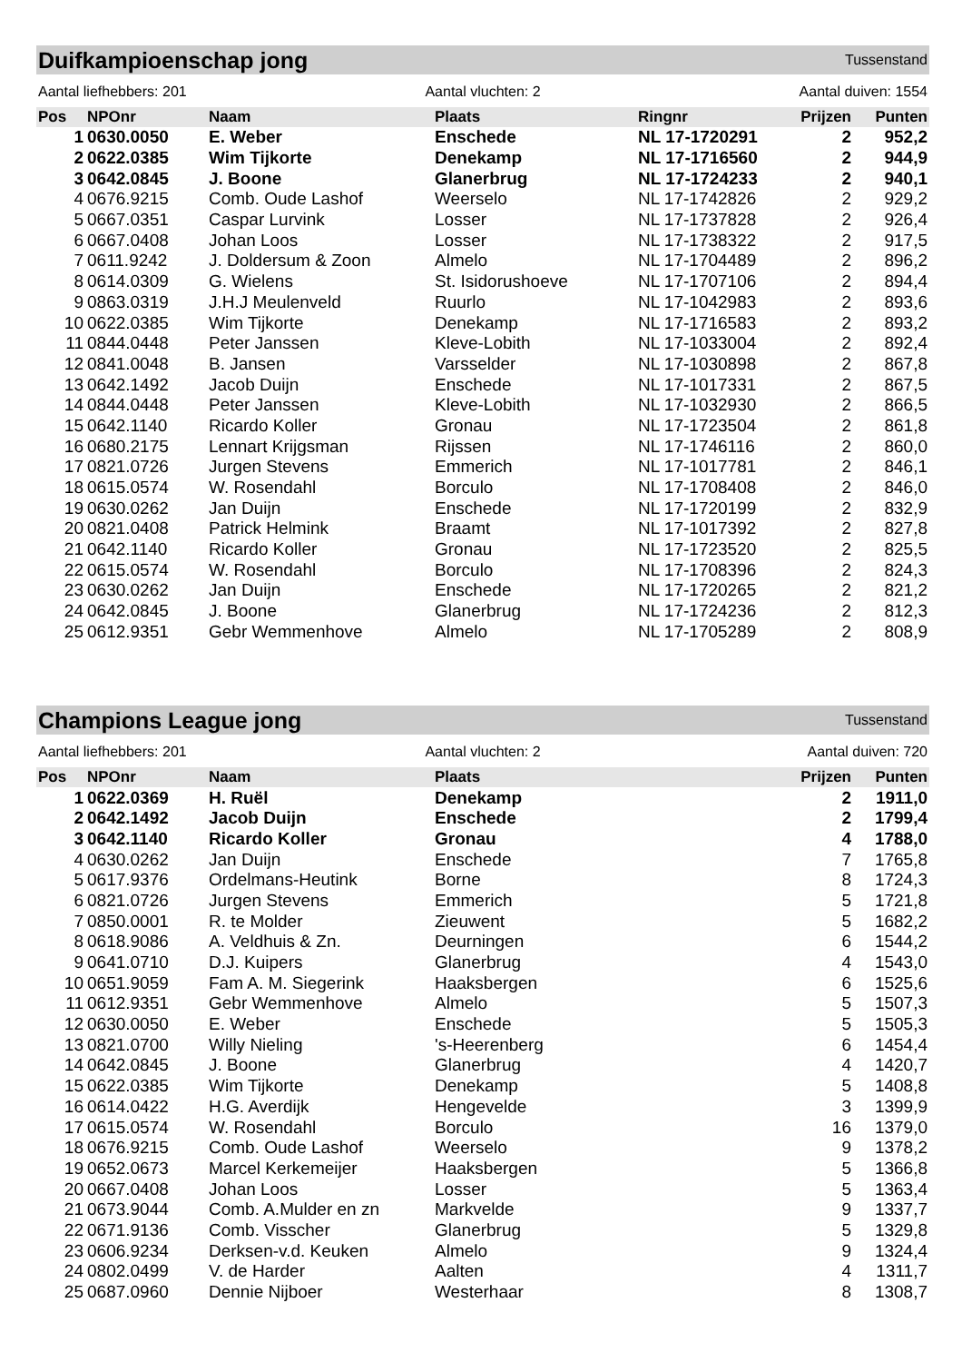Duifkampioenschap jong
Tussenstand
Aantal liefhebbers: 201 Aantal vluchten: 2 Aantal duiven: 1554
| Pos | NPOnr | Naam | Plaats | Ringnr | Prijzen | Punten |
| --- | --- | --- | --- | --- | --- | --- |
| 1 | 0630.0050 | E. Weber | Enschede | NL 17-1720291 | 2 | 952,2 |
| 2 | 0622.0385 | Wim Tijkorte | Denekamp | NL 17-1716560 | 2 | 944,9 |
| 3 | 0642.0845 | J. Boone | Glanerbrug | NL 17-1724233 | 2 | 940,1 |
| 4 | 0676.9215 | Comb. Oude Lashof | Weerselo | NL 17-1742826 | 2 | 929,2 |
| 5 | 0667.0351 | Caspar Lurvink | Losser | NL 17-1737828 | 2 | 926,4 |
| 6 | 0667.0408 | Johan Loos | Losser | NL 17-1738322 | 2 | 917,5 |
| 7 | 0611.9242 | J. Doldersum & Zoon | Almelo | NL 17-1704489 | 2 | 896,2 |
| 8 | 0614.0309 | G. Wielens | St. Isidorushoeve | NL 17-1707106 | 2 | 894,4 |
| 9 | 0863.0319 | J.H.J Meulenveld | Ruurlo | NL 17-1042983 | 2 | 893,6 |
| 10 | 0622.0385 | Wim Tijkorte | Denekamp | NL 17-1716583 | 2 | 893,2 |
| 11 | 0844.0448 | Peter Janssen | Kleve-Lobith | NL 17-1033004 | 2 | 892,4 |
| 12 | 0841.0048 | B. Jansen | Varsselder | NL 17-1030898 | 2 | 867,8 |
| 13 | 0642.1492 | Jacob Duijn | Enschede | NL 17-1017331 | 2 | 867,5 |
| 14 | 0844.0448 | Peter Janssen | Kleve-Lobith | NL 17-1032930 | 2 | 866,5 |
| 15 | 0642.1140 | Ricardo Koller | Gronau | NL 17-1723504 | 2 | 861,8 |
| 16 | 0680.2175 | Lennart Krijgsman | Rijssen | NL 17-1746116 | 2 | 860,0 |
| 17 | 0821.0726 | Jurgen Stevens | Emmerich | NL 17-1017781 | 2 | 846,1 |
| 18 | 0615.0574 | W. Rosendahl | Borculo | NL 17-1708408 | 2 | 846,0 |
| 19 | 0630.0262 | Jan Duijn | Enschede | NL 17-1720199 | 2 | 832,9 |
| 20 | 0821.0408 | Patrick Helmink | Braamt | NL 17-1017392 | 2 | 827,8 |
| 21 | 0642.1140 | Ricardo Koller | Gronau | NL 17-1723520 | 2 | 825,5 |
| 22 | 0615.0574 | W. Rosendahl | Borculo | NL 17-1708396 | 2 | 824,3 |
| 23 | 0630.0262 | Jan Duijn | Enschede | NL 17-1720265 | 2 | 821,2 |
| 24 | 0642.0845 | J. Boone | Glanerbrug | NL 17-1724236 | 2 | 812,3 |
| 25 | 0612.9351 | Gebr Wemmenhove | Almelo | NL 17-1705289 | 2 | 808,9 |
Champions League jong
Tussenstand
Aantal liefhebbers: 201 Aantal vluchten: 2 Aantal duiven: 720
| Pos | NPOnr | Naam | Plaats | Prijzen | Punten |
| --- | --- | --- | --- | --- | --- |
| 1 | 0622.0369 | H. Ruël | Denekamp | 2 | 1911,0 |
| 2 | 0642.1492 | Jacob Duijn | Enschede | 2 | 1799,4 |
| 3 | 0642.1140 | Ricardo Koller | Gronau | 4 | 1788,0 |
| 4 | 0630.0262 | Jan Duijn | Enschede | 7 | 1765,8 |
| 5 | 0617.9376 | Ordelmans-Heutink | Borne | 8 | 1724,3 |
| 6 | 0821.0726 | Jurgen Stevens | Emmerich | 5 | 1721,8 |
| 7 | 0850.0001 | R. te Molder | Zieuwent | 5 | 1682,2 |
| 8 | 0618.9086 | A. Veldhuis & Zn. | Deurningen | 6 | 1544,2 |
| 9 | 0641.0710 | D.J. Kuipers | Glanerbrug | 4 | 1543,0 |
| 10 | 0651.9059 | Fam A. M. Siegerink | Haaksbergen | 6 | 1525,6 |
| 11 | 0612.9351 | Gebr Wemmenhove | Almelo | 5 | 1507,3 |
| 12 | 0630.0050 | E. Weber | Enschede | 5 | 1505,3 |
| 13 | 0821.0700 | Willy Nieling | 's-Heerenberg | 6 | 1454,4 |
| 14 | 0642.0845 | J. Boone | Glanerbrug | 4 | 1420,7 |
| 15 | 0622.0385 | Wim Tijkorte | Denekamp | 5 | 1408,8 |
| 16 | 0614.0422 | H.G. Averdijk | Hengevelde | 3 | 1399,9 |
| 17 | 0615.0574 | W. Rosendahl | Borculo | 16 | 1379,0 |
| 18 | 0676.9215 | Comb. Oude Lashof | Weerselo | 9 | 1378,2 |
| 19 | 0652.0673 | Marcel Kerkemeijer | Haaksbergen | 5 | 1366,8 |
| 20 | 0667.0408 | Johan Loos | Losser | 5 | 1363,4 |
| 21 | 0673.9044 | Comb. A.Mulder en zn | Markvelde | 9 | 1337,7 |
| 22 | 0671.9136 | Comb. Visscher | Glanerbrug | 5 | 1329,8 |
| 23 | 0606.9234 | Derksen-v.d. Keuken | Almelo | 9 | 1324,4 |
| 24 | 0802.0499 | V. de Harder | Aalten | 4 | 1311,7 |
| 25 | 0687.0960 | Dennie Nijboer | Westerhaar | 8 | 1308,7 |